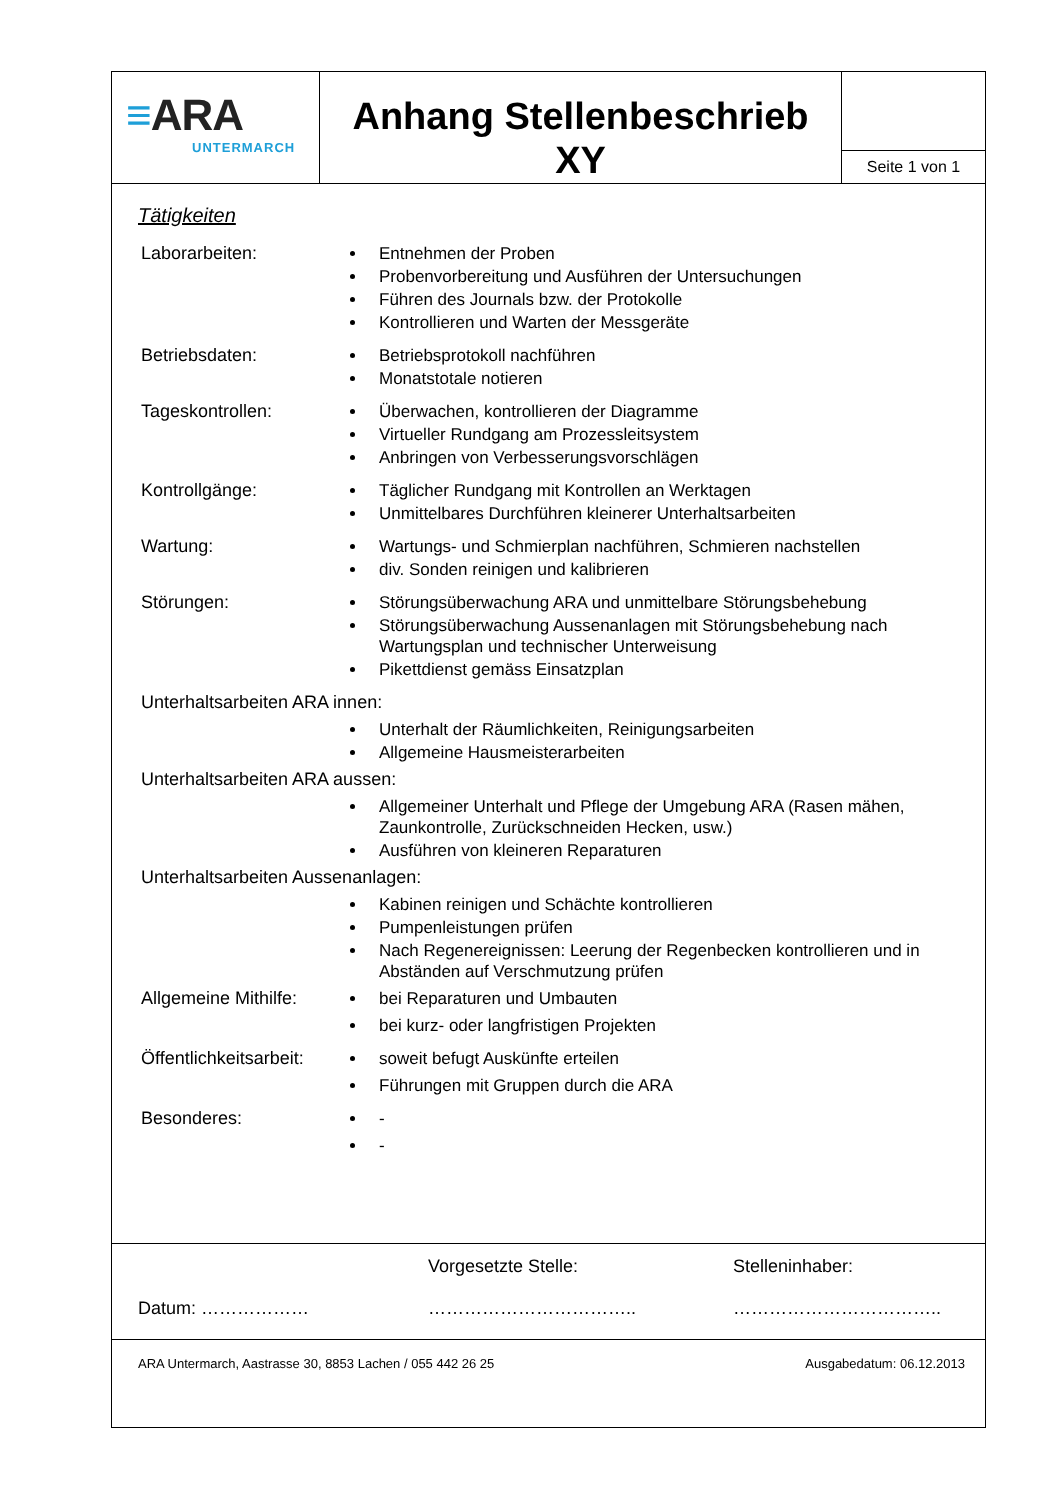≡ARA
UNTERMARCH
Anhang Stellenbeschrieb
XY
Seite 1 von 1
Tätigkeiten
Laborarbeiten:
Entnehmen der Proben
Probenvorbereitung und Ausführen der Untersuchungen
Führen des Journals bzw. der Protokolle
Kontrollieren und Warten der Messgeräte
Betriebsdaten:
Betriebsprotokoll nachführen
Monatstotale notieren
Tageskontrollen:
Überwachen, kontrollieren der Diagramme
Virtueller Rundgang am Prozessleitsystem
Anbringen von Verbesserungsvorschlägen
Kontrollgänge:
Täglicher Rundgang mit Kontrollen an Werktagen
Unmittelbares Durchführen kleinerer Unterhaltsarbeiten
Wartung:
Wartungs- und Schmierplan nachführen, Schmieren nachstellen
div. Sonden reinigen und kalibrieren
Störungen:
Störungsüberwachung ARA und unmittelbare Störungsbehebung
Störungsüberwachung Aussenanlagen mit Störungsbehebung nach Wartungsplan und technischer Unterweisung
Pikettdienst gemäss Einsatzplan
Unterhaltsarbeiten ARA innen:
Unterhalt der Räumlichkeiten, Reinigungsarbeiten
Allgemeine Hausmeisterarbeiten
Unterhaltsarbeiten ARA aussen:
Allgemeiner Unterhalt und Pflege der Umgebung ARA (Rasen mähen, Zaunkontrolle, Zurückschneiden Hecken, usw.)
Ausführen von kleineren Reparaturen
Unterhaltsarbeiten Aussenanlagen:
Kabinen reinigen und Schächte kontrollieren
Pumpenleistungen prüfen
Nach Regenereignissen: Leerung der Regenbecken kontrollieren und in Abständen auf Verschmutzung prüfen
Allgemeine Mithilfe:
bei Reparaturen und Umbauten
bei kurz- oder langfristigen Projekten
Öffentlichkeitsarbeit:
soweit befugt Auskünfte erteilen
Führungen mit Gruppen durch die ARA
Besonderes:
-
-
Datum: ………………
Vorgesetzte Stelle:
……………………………..
Stelleninhaber:
……………………………..
ARA Untermarch, Aastrasse 30, 8853 Lachen / 055 442 26 25 Ausgabedatum: 06.12.2013